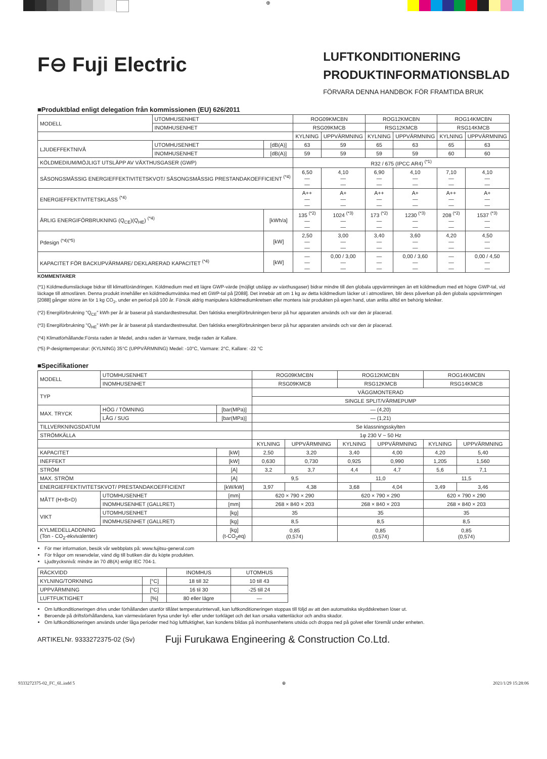⊕
F⊖ Fuji Electric
LUFTKONDITIONERING
PRODUKTINFORMATIONSBLAD
FÖRVARA DENNA HANDBOK FÖR FRAMTIDA BRUK
■Produktblad enligt delegation från kommissionen (EU) 626/2011
| MODELL | UTOMHUSENHET | | ROG09KMCBN | | ROG12KMCBN | | ROG14KMCBN | |
| | INOMHUSENHET | | RSG09KMCB | | RSG12KMCB | | RSG14KMCB | |
| | | | KYLNING | UPPVÄRMNING | KYLNING | UPPVÄRMNING | KYLNING | UPPVÄRMNING |
| LJUDEFFEKTNIVÅ | UTOMHUSENHET | [dB(A)] | 63 | 59 | 65 | 63 | 65 | 63 |
| | INOMHUSENHET | [dB(A)] | 59 | 59 | 59 | 59 | 60 | 60 |
| KÖLDMEDIUM/MÖJLIGT UTSLÄPP AV VÄXTHUSGASER (GWP) | | | R32 / 675 (IPCC AR4) <sup>(*1)</sup> | | | | | |
| SÄSONGSMÄSSIG ENERGIEFFEKTIVITETSKVOT/ SÄSONGSMÄSSIG PRESTANDAKOEFFICIENT <sup>(*4)</sup> | | | 6,50 — — | 4,10 — — | 6,90 — — | 4,10 — — | 7,10 — — | 4,10 — — |
| ENERGIEFFEKTIVITETSKLASS <sup>(*4)</sup> | | | A++ — — | A+ — — | A++ — — | A+ — — | A++ — — | A+ — — |
| ÅRLIG ENERGIFÖRBRUKNING (Q<sub>CE</sub>)(Q<sub>HE</sub>) <sup>(*4)</sup> | | [kWh/a] | 135 <sup>(*2)</sup> — — | 1024 <sup>(*3)</sup> — — | 173 <sup>(*2)</sup> — — | 1230 <sup>(*3)</sup> — — | 208 <sup>(*2)</sup> — — | 1537 <sup>(*3)</sup> — — |
| Pdesign <sup>(*4)(*5)</sup> | | [kW] | 2,50 — — | 3,00 — — | 3,40 — — | 3,60 — — | 4,20 — — | 4,50 — — |
| KAPACITET FÖR BACKUPVÄRMARE/ DEKLARERAD KAPACITET <sup>(*4)</sup> | | [kW] | — — — | 0,00 / 3,00 — — | — — — | 0,00 / 3,60 — — | — — — | 0,00 / 4,50 — — |
KOMMENTARER
(*1) Köldmediumsläckage bidrar till klimatförändringen. Köldmedium med ett lägre GWP-värde (möjligt utsläpp av växthusgaser) bidrar mindre till den globala uppvärmningen än ett köldmedium med ett högre GWP-tal, vid läckage till atmosfären. Denna produkt innehåller en köldmediumvätska med ett GWP-tal på [2088]. Det innebär att om 1 kg av detta köldmedium läcker ut i atmosfären, blir dess påverkan på den globala uppvärmningen [2088] gånger större än för 1 kg CO<sub>2</sub>, under en period på 100 år. Försök aldrig manipulera köldmediumkretsen eller montera isär produkten på egen hand, utan anlita alltid en behörig tekniker.
(*2) Energiförbrukning "Q<sub>CE</sub>" kWh per år är baserat på standardtestresultat. Den faktiska energiförbrukningen beror på hur apparaten används och var den är placerad.
(*3) Energiförbrukning "Q<sub>HE</sub>" kWh per år är baserat på standardtestresultat. Den faktiska energiförbrukningen beror på hur apparaten används och var den är placerad.
(*4) Klimatförhållande:Första raden är Medel, andra raden är Varmare, tredje raden är Kallare.
(*5) P-designtemperatur: (KYLNING) 35°C (UPPVÄRMNING) Medel: -10°C, Varmare: 2°C, Kallare: -22 °C
■Specifikationer
| MODELL | UTOMHUSENHET | | ROG09KMCBN | | ROG12KMCBN | | ROG14KMCBN | |
| | INOMHUSENHET | | RSG09KMCB | | RSG12KMCB | | RSG14KMCB | |
| TYP | | | VÄGGMONTERAD | | | | | |
| | | | SINGLE SPLIT/VÄRMEPUMP | | | | | |
| MAX. TRYCK | HÖG / TÖMNING | [bar(MPa)] | — (4,20) | | | | | |
| | LÅG / SUG | [bar(MPa)] | — (1,21) | | | | | |
| TILLVERKNINGSDATUM | | | Se klassningsskylten | | | | | |
| STRÖMKÄLLA | | | 1φ 230 V ~ 50 Hz | | | | | |
| | | | KYLNING | UPPVÄRMNING | KYLNING | UPPVÄRMNING | KYLNING | UPPVÄRMNING |
| KAPACITET | | [kW] | 2,50 | 3,20 | 3,40 | 4,00 | 4,20 | 5,40 |
| INEFFEKT | | [kW] | 0,630 | 0,730 | 0,925 | 0,990 | 1,205 | 1,560 |
| STRÖM | | [A] | 3,2 | 3,7 | 4,4 | 4,7 | 5,6 | 7,1 |
| MAX. STRÖM | | [A] | 9,5 | | 11,0 | | 11,5 | |
| ENERGIEFFEKTIVITETSKVOT/ PRESTANDAKOEFFICIENT | | [kW/kW] | 3,97 | 4,38 | 3,68 | 4,04 | 3,49 | 3,46 |
| MÅTT (H×B×D) | UTOMHUSENHET | [mm] | 620 × 790 × 290 | | 620 × 790 × 290 | | 620 × 790 × 290 | |
| | INOMHUSENHET (GALLRET) | [mm] | 268 × 840 × 203 | | 268 × 840 × 203 | | 268 × 840 × 203 | |
| VIKT | UTOMHUSENHET | [kg] | 35 | | 35 | | 35 | |
| | INOMHUSENHET (GALLRET) | [kg] | 8,5 | | 8,5 | | 8,5 | |
| KYLMEDELLADDNING (Ton - CO<sub>2</sub>-ekvivalenter) | | [kg] (t-CO<sub>2</sub>eq) | 0,85 (0,574) | | 0,85 (0,574) | | 0,85 (0,574) | |
För mer information, besök vår webbplats på: www.fujitsu-general.com
För frågor om reservdelar, vänd dig till butiken där du köpte produkten.
Ljudtrycksnivå: mindre än 70 dB(A) enligt IEC 704-1.
| RÄCKVIDD | | INOMHUS | UTOMHUS |
| KYLNING/TORKNING | [°C] | 18 till 32 | 10 till 43 |
| UPPVÄRMNING | [°C] | 16 til 30 | -25 till 24 |
| LUFTFUKTIGHET | [%] | 80 eller lägre | — |
Om luftkonditioneringen drivs under förhållanden utanför tillåtet temperaturintervall, kan luftkonditioneringen stoppas till följd av att den automatiska skyddskretsen löser ut.
Beroende på driftsförhållandena, kan värmeväxlaren frysa under kyl- eller under torkläget och det kan orsaka vattenläckor och andra skador.
Om luftkonditioneringen används under låga perioder med hög luftfuktighet, kan kondens bildas på inomhusenhetens utsida och droppa ned på golvet eller föremål under enheten.
ARTIKELNr. 9333272375-02 (Sv) Fuji Furukawa Engineering & Construction Co.Ltd.
9333272375-02_FC_6L.indd 5 ⊕ 2021/1/29 15:28:06